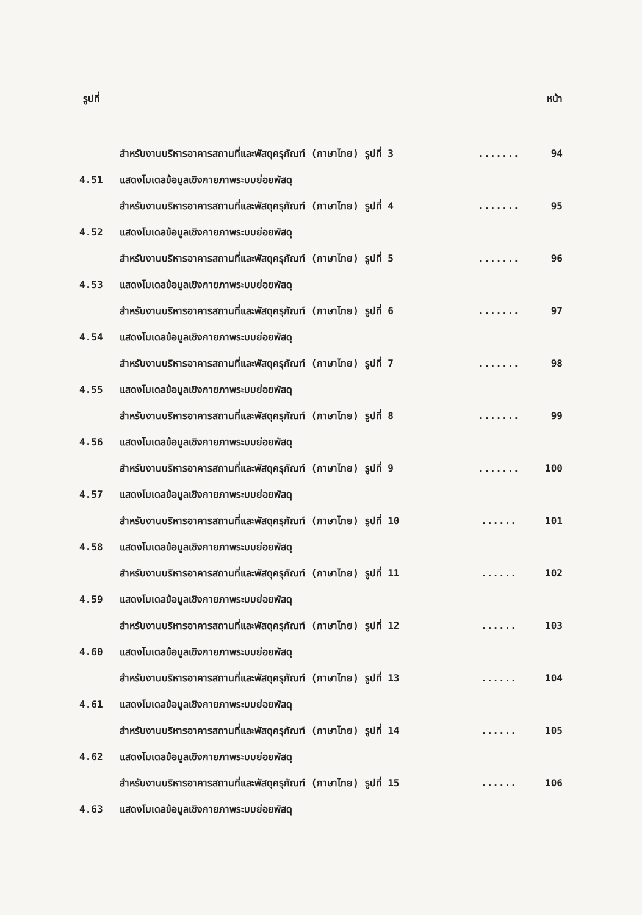รูปที่ หน้า
| | สำหรับงานบริหารอาคารสถานที่และพัสดุครุภัณฑ์ (ภาษาไทย) รูปที่ 3 | ....... | 94 |
| 4.51 | แสดงโมเดลข้อมูลเชิงกายภาพระบบย่อยพัสดุ | | |
| | สำหรับงานบริหารอาคารสถานที่และพัสดุครุภัณฑ์ (ภาษาไทย) รูปที่ 4 | ....... | 95 |
| 4.52 | แสดงโมเดลข้อมูลเชิงกายภาพระบบย่อยพัสดุ | | |
| | สำหรับงานบริหารอาคารสถานที่และพัสดุครุภัณฑ์ (ภาษาไทย) รูปที่ 5 | ....... | 96 |
| 4.53 | แสดงโมเดลข้อมูลเชิงกายภาพระบบย่อยพัสดุ | | |
| | สำหรับงานบริหารอาคารสถานที่และพัสดุครุภัณฑ์ (ภาษาไทย) รูปที่ 6 | ....... | 97 |
| 4.54 | แสดงโมเดลข้อมูลเชิงกายภาพระบบย่อยพัสดุ | | |
| | สำหรับงานบริหารอาคารสถานที่และพัสดุครุภัณฑ์ (ภาษาไทย) รูปที่ 7 | ....... | 98 |
| 4.55 | แสดงโมเดลข้อมูลเชิงกายภาพระบบย่อยพัสดุ | | |
| | สำหรับงานบริหารอาคารสถานที่และพัสดุครุภัณฑ์ (ภาษาไทย) รูปที่ 8 | ....... | 99 |
| 4.56 | แสดงโมเดลข้อมูลเชิงกายภาพระบบย่อยพัสดุ | | |
| | สำหรับงานบริหารอาคารสถานที่และพัสดุครุภัณฑ์ (ภาษาไทย) รูปที่ 9 | ....... | 100 |
| 4.57 | แสดงโมเดลข้อมูลเชิงกายภาพระบบย่อยพัสดุ | | |
| | สำหรับงานบริหารอาคารสถานที่และพัสดุครุภัณฑ์ (ภาษาไทย) รูปที่ 10 | ...... | 101 |
| 4.58 | แสดงโมเดลข้อมูลเชิงกายภาพระบบย่อยพัสดุ | | |
| | สำหรับงานบริหารอาคารสถานที่และพัสดุครุภัณฑ์ (ภาษาไทย) รูปที่ 11 | ...... | 102 |
| 4.59 | แสดงโมเดลข้อมูลเชิงกายภาพระบบย่อยพัสดุ | | |
| | สำหรับงานบริหารอาคารสถานที่และพัสดุครุภัณฑ์ (ภาษาไทย) รูปที่ 12 | ...... | 103 |
| 4.60 | แสดงโมเดลข้อมูลเชิงกายภาพระบบย่อยพัสดุ | | |
| | สำหรับงานบริหารอาคารสถานที่และพัสดุครุภัณฑ์ (ภาษาไทย) รูปที่ 13 | ...... | 104 |
| 4.61 | แสดงโมเดลข้อมูลเชิงกายภาพระบบย่อยพัสดุ | | |
| | สำหรับงานบริหารอาคารสถานที่และพัสดุครุภัณฑ์ (ภาษาไทย) รูปที่ 14 | ...... | 105 |
| 4.62 | แสดงโมเดลข้อมูลเชิงกายภาพระบบย่อยพัสดุ | | |
| | สำหรับงานบริหารอาคารสถานที่และพัสดุครุภัณฑ์ (ภาษาไทย) รูปที่ 15 | ...... | 106 |
| 4.63 | แสดงโมเดลข้อมูลเชิงกายภาพระบบย่อยพัสดุ | | |